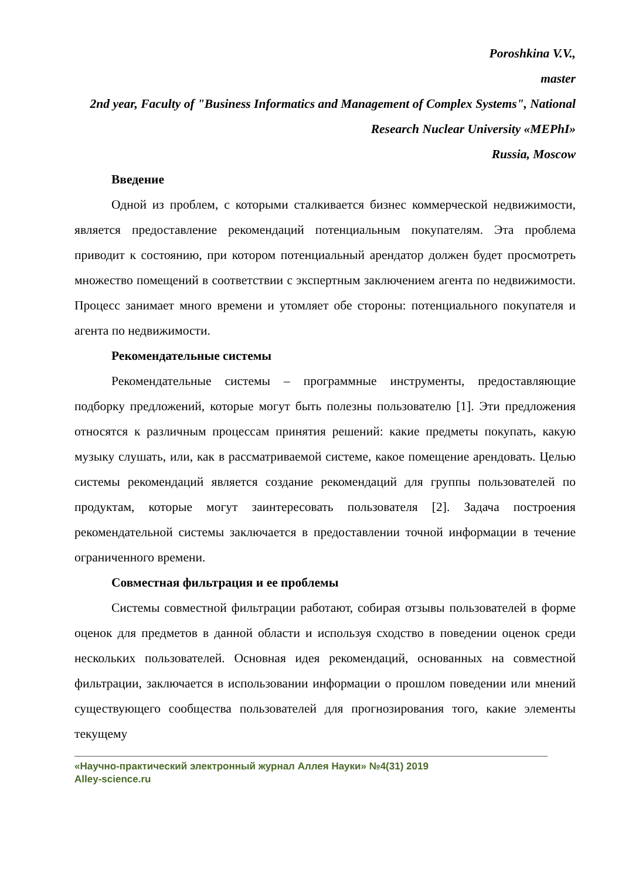Poroshkina V.V.,
master
2nd year, Faculty of "Business Informatics and Management of Complex Systems", National Research Nuclear University «MEPhI»
Russia, Moscow
Введение
Одной из проблем, с которыми сталкивается бизнес коммерческой недвижимости, является предоставление рекомендаций потенциальным покупателям. Эта проблема приводит к состоянию, при котором потенциальный арендатор должен будет просмотреть множество помещений в соответствии с экспертным заключением агента по недвижимости. Процесс занимает много времени и утомляет обе стороны: потенциального покупателя и агента по недвижимости.
Рекомендательные системы
Рекомендательные системы – программные инструменты, предоставляющие подборку предложений, которые могут быть полезны пользователю [1]. Эти предложения относятся к различным процессам принятия решений: какие предметы покупать, какую музыку слушать, или, как в рассматриваемой системе, какое помещение арендовать. Целью системы рекомендаций является создание рекомендаций для группы пользователей по продуктам, которые могут заинтересовать пользователя [2]. Задача построения рекомендательной системы заключается в предоставлении точной информации в течение ограниченного времени.
Совместная фильтрация и ее проблемы
Системы совместной фильтрации работают, собирая отзывы пользователей в форме оценок для предметов в данной области и используя сходство в поведении оценок среди нескольких пользователей. Основная идея рекомендаций, основанных на совместной фильтрации, заключается в использовании информации о прошлом поведении или мнений существующего сообщества пользователей для прогнозирования того, какие элементы текущему
«Научно-практический электронный журнал Аллея Науки» №4(31) 2019
Alley-science.ru